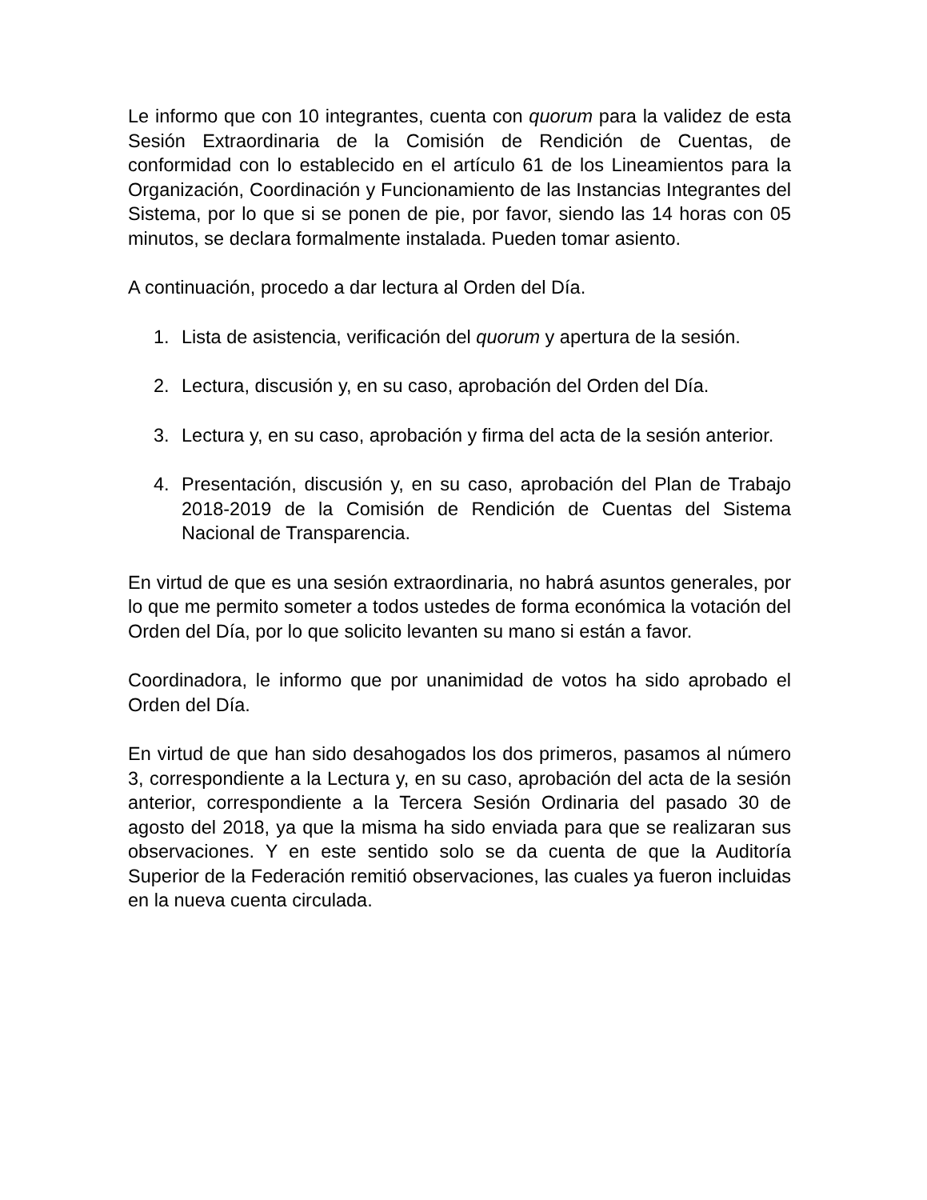Le informo que con 10 integrantes, cuenta con quorum para la validez de esta Sesión Extraordinaria de la Comisión de Rendición de Cuentas, de conformidad con lo establecido en el artículo 61 de los Lineamientos para la Organización, Coordinación y Funcionamiento de las Instancias Integrantes del Sistema, por lo que si se ponen de pie, por favor, siendo las 14 horas con 05 minutos, se declara formalmente instalada. Pueden tomar asiento.
A continuación, procedo a dar lectura al Orden del Día.
1. Lista de asistencia, verificación del quorum y apertura de la sesión.
2. Lectura, discusión y, en su caso, aprobación del Orden del Día.
3. Lectura y, en su caso, aprobación y firma del acta de la sesión anterior.
4. Presentación, discusión y, en su caso, aprobación del Plan de Trabajo 2018-2019 de la Comisión de Rendición de Cuentas del Sistema Nacional de Transparencia.
En virtud de que es una sesión extraordinaria, no habrá asuntos generales, por lo que me permito someter a todos ustedes de forma económica la votación del Orden del Día, por lo que solicito levanten su mano si están a favor.
Coordinadora, le informo que por unanimidad de votos ha sido aprobado el Orden del Día.
En virtud de que han sido desahogados los dos primeros, pasamos al número 3, correspondiente a la Lectura y, en su caso, aprobación del acta de la sesión anterior, correspondiente a la Tercera Sesión Ordinaria del pasado 30 de agosto del 2018, ya que la misma ha sido enviada para que se realizaran sus observaciones. Y en este sentido solo se da cuenta de que la Auditoría Superior de la Federación remitió observaciones, las cuales ya fueron incluidas en la nueva cuenta circulada.